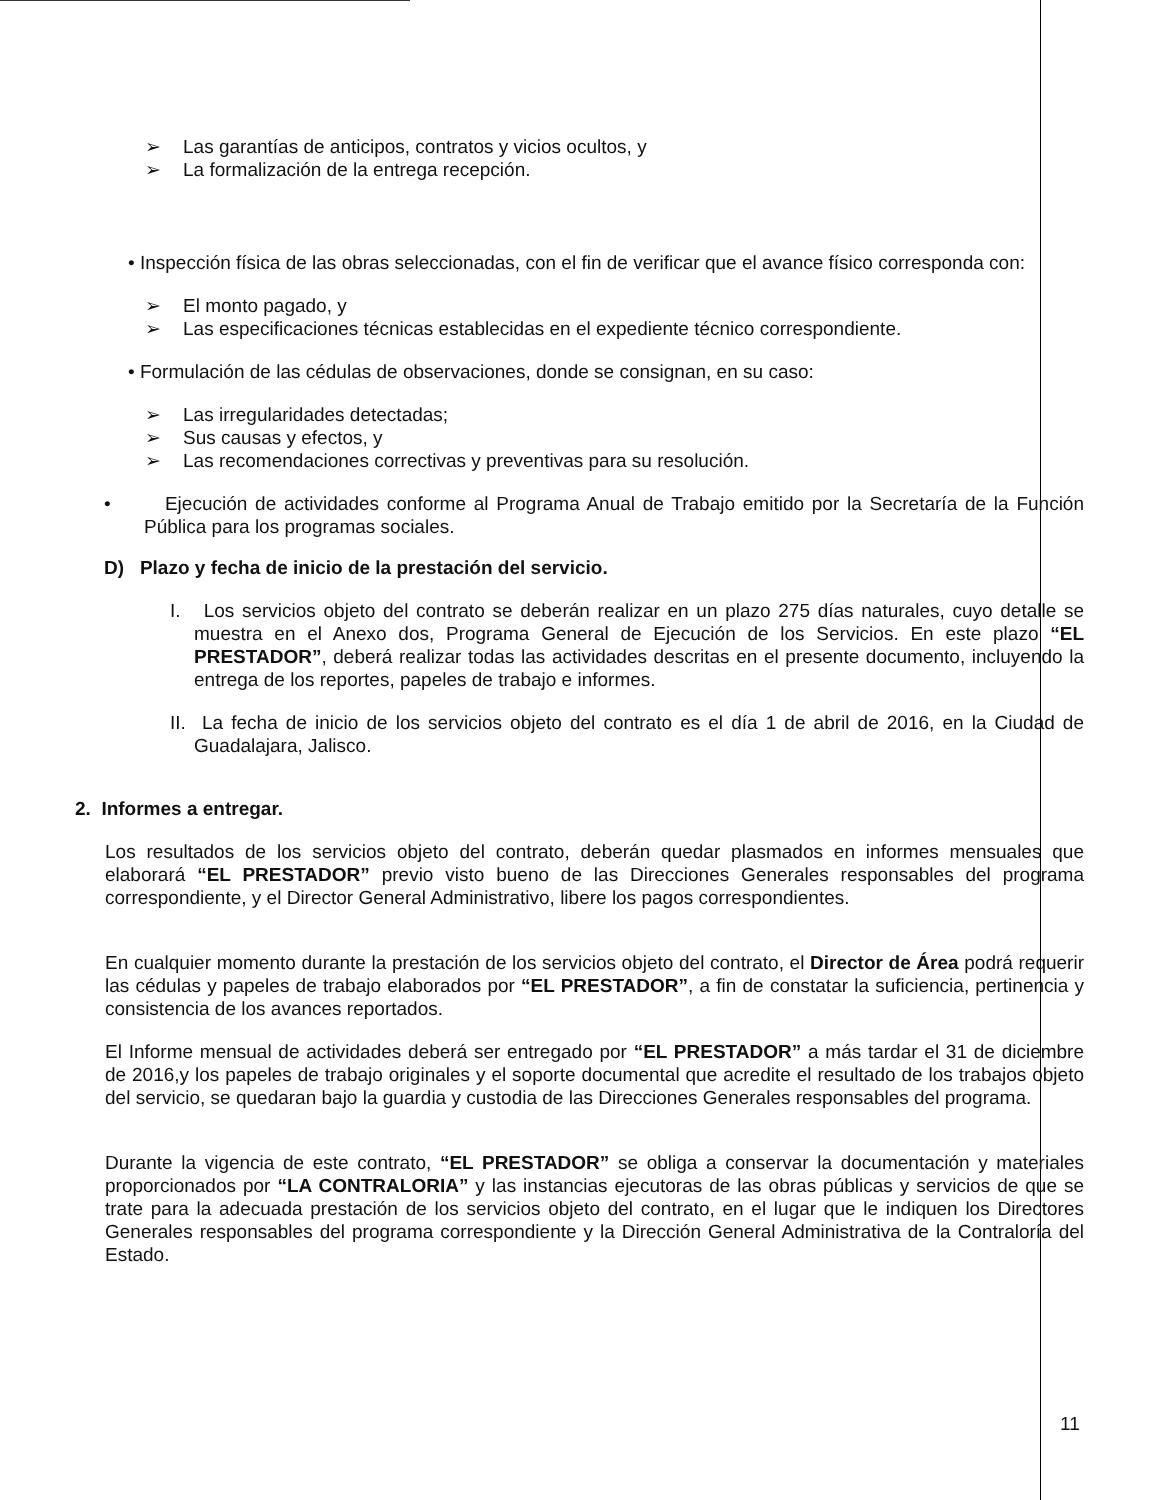➢ Las garantías de anticipos, contratos y vicios ocultos, y
➢ La formalización de la entrega recepción.
• Inspección física de las obras seleccionadas, con el fin de verificar que el avance físico corresponda con:
➢ El monto pagado, y
➢ Las especificaciones técnicas establecidas en el expediente técnico correspondiente.
• Formulación de las cédulas de observaciones, donde se consignan, en su caso:
➢ Las irregularidades detectadas;
➢ Sus causas y efectos, y
➢ Las recomendaciones correctivas y preventivas para su resolución.
• Ejecución de actividades conforme al Programa Anual de Trabajo emitido por la Secretaría de la Función Pública para los programas sociales.
D) Plazo y fecha de inicio de la prestación del servicio.
I. Los servicios objeto del contrato se deberán realizar en un plazo 275 días naturales, cuyo detalle se muestra en el Anexo dos, Programa General de Ejecución de los Servicios. En este plazo “EL PRESTADOR”, deberá realizar todas las actividades descritas en el presente documento, incluyendo la entrega de los reportes, papeles de trabajo e informes.
II. La fecha de inicio de los servicios objeto del contrato es el día 1 de abril de 2016, en la Ciudad de Guadalajara, Jalisco.
2. Informes a entregar.
Los resultados de los servicios objeto del contrato, deberán quedar plasmados en informes mensuales que elaborará “EL PRESTADOR” previo visto bueno de las Direcciones Generales responsables del programa correspondiente, y el Director General Administrativo, libere los pagos correspondientes.
En cualquier momento durante la prestación de los servicios objeto del contrato, el Director de Área podrá requerir las cédulas y papeles de trabajo elaborados por “EL PRESTADOR”, a fin de constatar la suficiencia, pertinencia y consistencia de los avances reportados.
El Informe mensual de actividades deberá ser entregado por “EL PRESTADOR” a más tardar el 31 de diciembre de 2016,y los papeles de trabajo originales y el soporte documental que acredite el resultado de los trabajos objeto del servicio, se quedaran bajo la guardia y custodia de las Direcciones Generales responsables del programa.
Durante la vigencia de este contrato, “EL PRESTADOR” se obliga a conservar la documentación y materiales proporcionados por “LA CONTRALORIA” y las instancias ejecutoras de las obras públicas y servicios de que se trate para la adecuada prestación de los servicios objeto del contrato, en el lugar que le indiquen los Directores Generales responsables del programa correspondiente y la Dirección General Administrativa de la Contraloría del Estado.
11